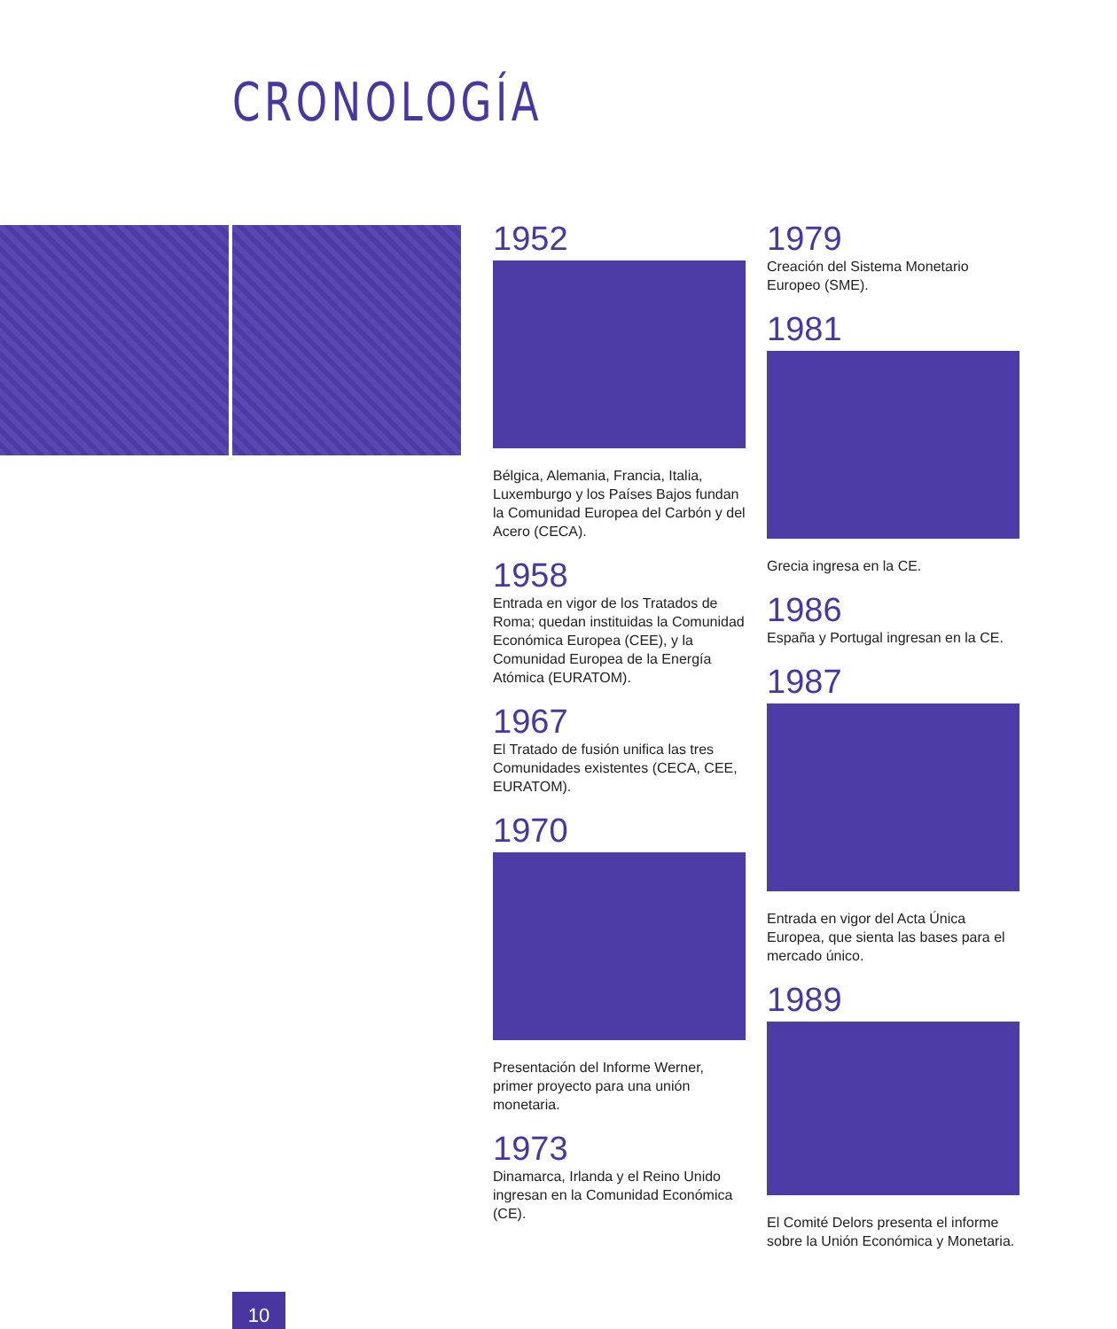CRONOLOGÍA
1952
Bélgica, Alemania, Francia, Italia, Luxemburgo y los Países Bajos fundan la Comunidad Europea del Carbón y del Acero (CECA).
1958
Entrada en vigor de los Tratados de Roma; quedan instituidas la Comunidad Económica Europea (CEE), y la Comunidad Europea de la Energía Atómica (EURATOM).
1967
El Tratado de fusión unifica las tres Comunidades existentes (CECA, CEE, EURATOM).
1970
Presentación del Informe Werner, primer proyecto para una unión monetaria.
1973
Dinamarca, Irlanda y el Reino Unido ingresan en la Comunidad Económica (CE).
1979
Creación del Sistema Monetario Europeo (SME).
1981
Grecia ingresa en la CE.
1986
España y Portugal ingresan en la CE.
1987
Entrada en vigor del Acta Única Europea, que sienta las bases para el mercado único.
1989
El Comité Delors presenta el informe sobre la Unión Económica y Monetaria.
10